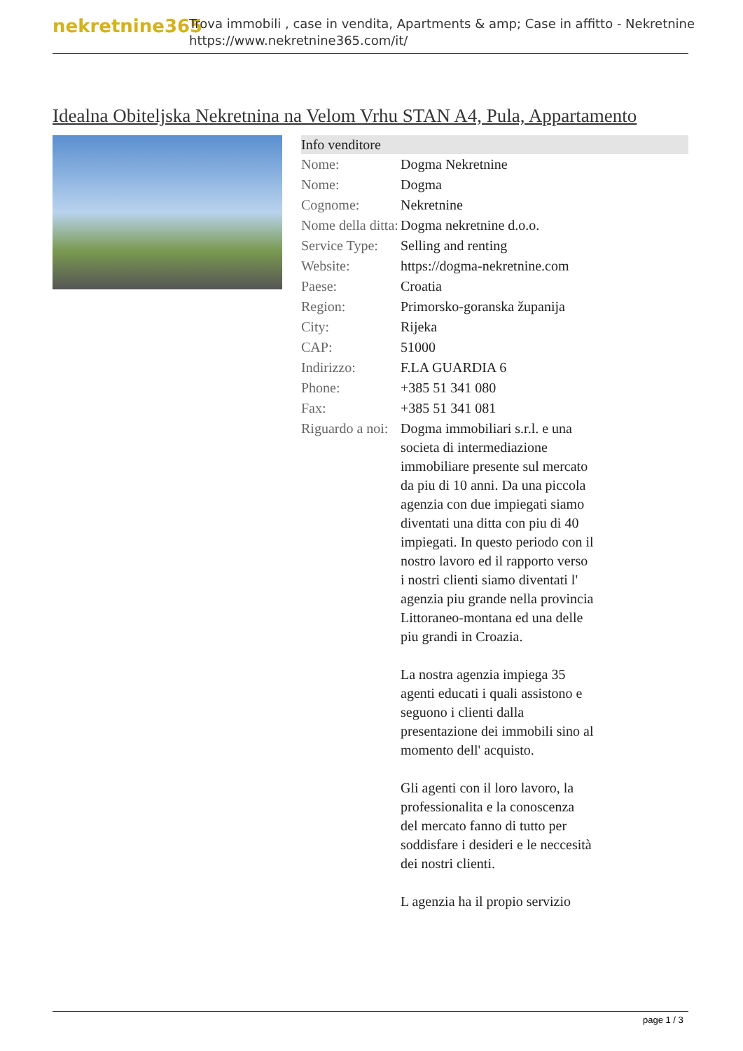nekretnine365
Trova immobili , case in vendita, Apartments & amp; Case in affitto - Nekretnine
https://www.nekretnine365.com/it/
Idealna Obiteljska Nekretnina na Velom Vrhu STAN A4, Pula, Appartamento
| Info venditore | |
| --- | --- |
| Nome: | Dogma Nekretnine |
| Nome: | Dogma |
| Cognome: | Nekretnine |
| Nome della ditta: | Dogma nekretnine d.o.o. |
| Service Type: | Selling and renting |
| Website: | https://dogma-nekretnine.com |
| Paese: | Croatia |
| Region: | Primorsko-goranska županija |
| City: | Rijeka |
| CAP: | 51000 |
| Indirizzo: | F.LA GUARDIA 6 |
| Phone: | +385 51 341 080 |
| Fax: | +385 51 341 081 |
| Riguardo a noi: | Dogma immobiliari s.r.l. e una societa di intermediazione immobiliare presente sul mercato da piu di 10 anni. Da una piccola agenzia con due impiegati siamo diventati una ditta con piu di 40 impiegati. In questo periodo con il nostro lavoro ed il rapporto verso i nostri clienti siamo diventati l' agenzia piu grande nella provincia Littoraneo-montana ed una delle piu grandi in Croazia. La nostra agenzia impiega 35 agenti educati i quali assistono e seguono i clienti dalla presentazione dei immobili sino al momento dell' acquisto. Gli agenti con il loro lavoro, la professionalita e la conoscenza del mercato fanno di tutto per soddisfare i desideri e le neccesità dei nostri clienti. L agenzia ha il propio servizio |
page 1 / 3